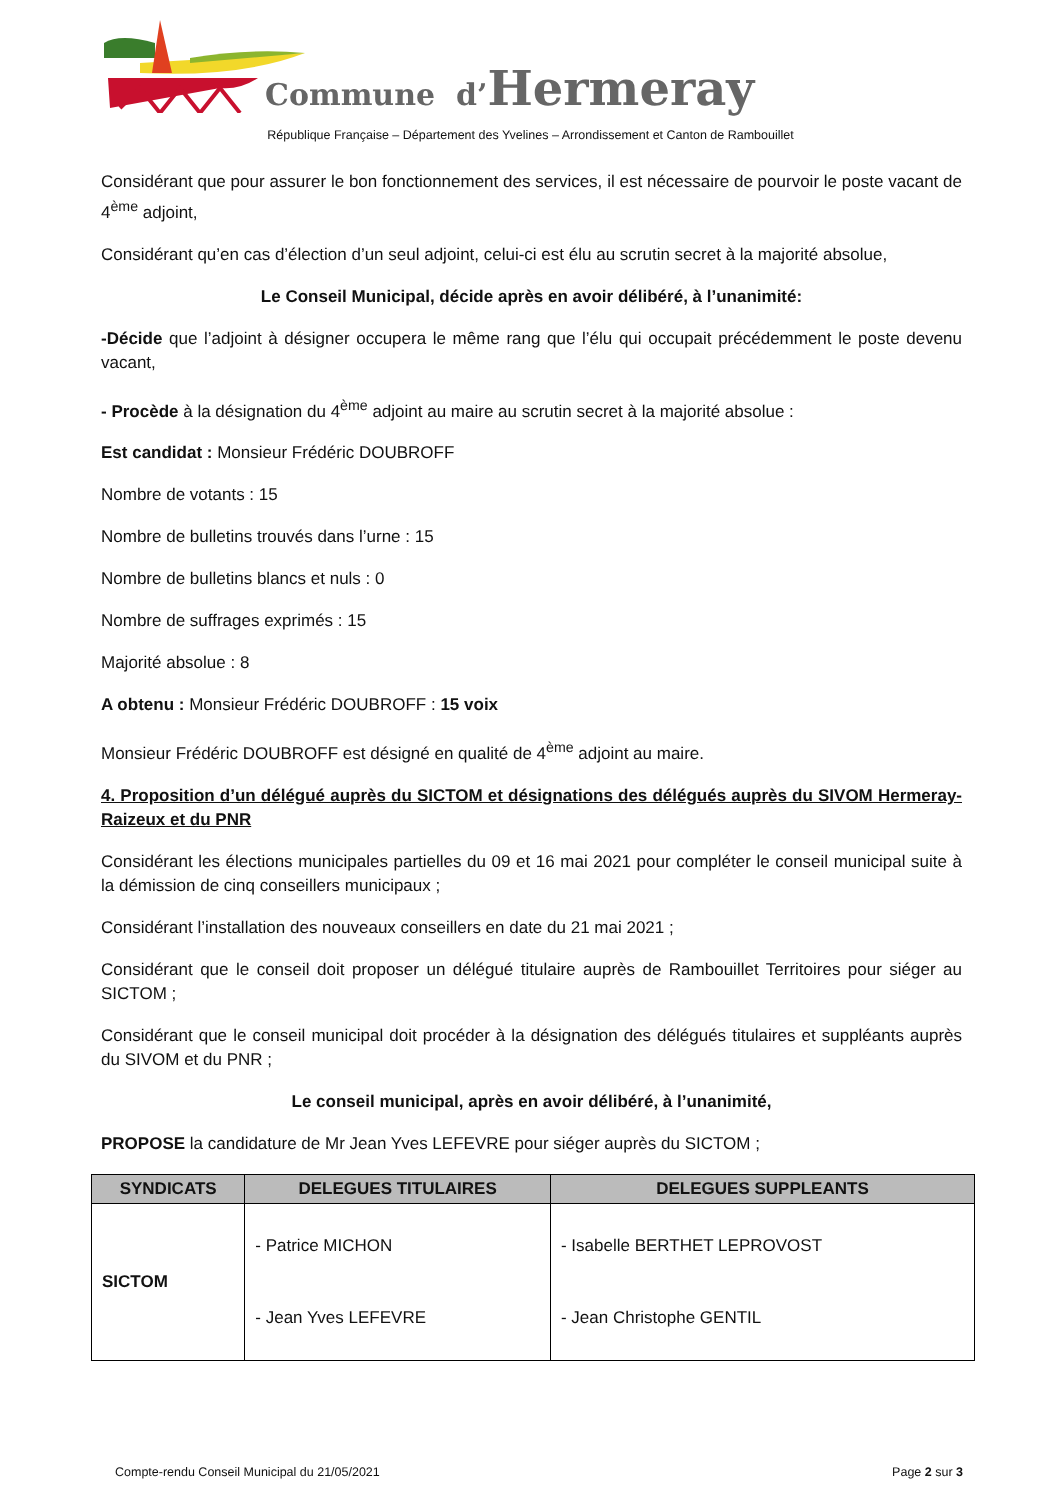Commune d’Hermeray
République Française – Département des Yvelines – Arrondissement et Canton de Rambouillet
Considérant que pour assurer le bon fonctionnement des services, il est nécessaire de pourvoir le poste vacant de 4<sup>ème</sup> adjoint,
Considérant qu’en cas d’élection d’un seul adjoint, celui-ci est élu au scrutin secret à la majorité absolue,
Le Conseil Municipal, décide après en avoir délibéré, à l’unanimité:
-Décide que l’adjoint à désigner occupera le même rang que l’élu qui occupait précédemment le poste devenu vacant,
- Procède à la désignation du 4<sup>ème</sup> adjoint au maire au scrutin secret à la majorité absolue :
Est candidat : Monsieur Frédéric DOUBROFF
Nombre de votants : 15
Nombre de bulletins trouvés dans l’urne : 15
Nombre de bulletins blancs et nuls : 0
Nombre de suffrages exprimés : 15
Majorité absolue : 8
A obtenu : Monsieur Frédéric DOUBROFF : 15 voix
Monsieur Frédéric DOUBROFF est désigné en qualité de 4<sup>ème</sup> adjoint au maire.
4. Proposition d’un délégué auprès du SICTOM et désignations des délégués auprès du SIVOM Hermeray-Raizeux et du PNR
Considérant les élections municipales partielles du 09 et 16 mai 2021 pour compléter le conseil municipal suite à la démission de cinq conseillers municipaux ;
Considérant l’installation des nouveaux conseillers en date du 21 mai 2021 ;
Considérant que le conseil doit proposer un délégué titulaire auprès de Rambouillet Territoires pour siéger au SICTOM ;
Considérant que le conseil municipal doit procéder à la désignation des délégués titulaires et suppléants auprès du SIVOM et du PNR ;
Le conseil municipal, après en avoir délibéré, à l’unanimité,
PROPOSE la candidature de Mr Jean Yves LEFEVRE pour siéger auprès du SICTOM ;
| SYNDICATS | DELEGUES TITULAIRES | DELEGUES SUPPLEANTS |
| --- | --- | --- |
| SICTOM | - Patrice MICHON - Jean Yves LEFEVRE | - Isabelle BERTHET LEPROVOST - Jean Christophe GENTIL |
Compte-rendu Conseil Municipal du 21/05/2021 Page 2 sur 3